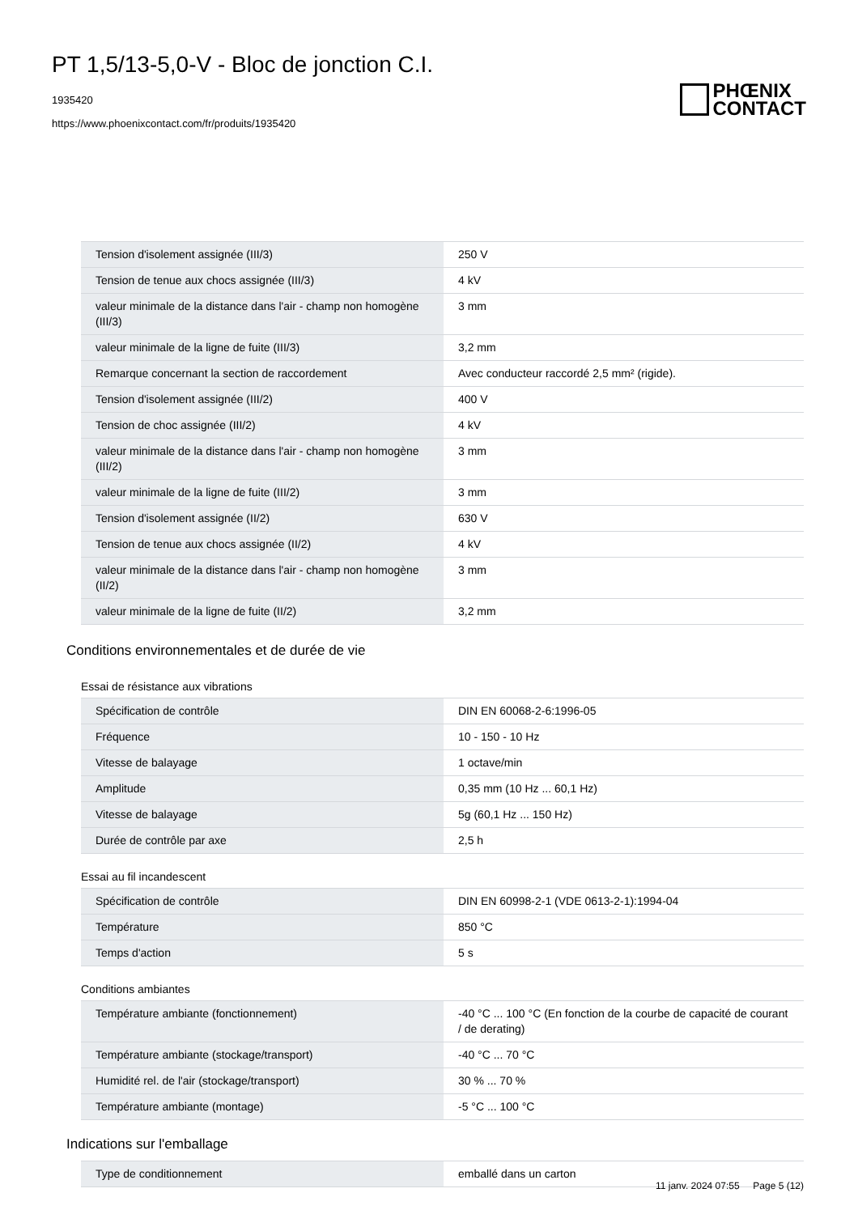PT 1,5/13-5,0-V - Bloc de jonction C.I.
1935420
https://www.phoenixcontact.com/fr/produits/1935420
PHŒNIX
CONTACT
| Tension d'isolement assignée (III/3) | 250 V |
| Tension de tenue aux chocs assignée (III/3) | 4 kV |
| valeur minimale de la distance dans l'air - champ non homogène (III/3) | 3 mm |
| valeur minimale de la ligne de fuite (III/3) | 3,2 mm |
| Remarque concernant la section de raccordement | Avec conducteur raccordé 2,5 mm² (rigide). |
| Tension d'isolement assignée (III/2) | 400 V |
| Tension de choc assignée (III/2) | 4 kV |
| valeur minimale de la distance dans l'air - champ non homogène (III/2) | 3 mm |
| valeur minimale de la ligne de fuite (III/2) | 3 mm |
| Tension d'isolement assignée (II/2) | 630 V |
| Tension de tenue aux chocs assignée (II/2) | 4 kV |
| valeur minimale de la distance dans l'air - champ non homogène (II/2) | 3 mm |
| valeur minimale de la ligne de fuite (II/2) | 3,2 mm |
Conditions environnementales et de durée de vie
Essai de résistance aux vibrations
| Spécification de contrôle | DIN EN 60068-2-6:1996-05 |
| Fréquence | 10 - 150 - 10 Hz |
| Vitesse de balayage | 1 octave/min |
| Amplitude | 0,35 mm (10 Hz ... 60,1 Hz) |
| Vitesse de balayage | 5g (60,1 Hz ... 150 Hz) |
| Durée de contrôle par axe | 2,5 h |
Essai au fil incandescent
| Spécification de contrôle | DIN EN 60998-2-1 (VDE 0613-2-1):1994-04 |
| Température | 850 °C |
| Temps d'action | 5 s |
Conditions ambiantes
| Température ambiante (fonctionnement) | -40 °C ... 100 °C (En fonction de la courbe de capacité de courant / de derating) |
| Température ambiante (stockage/transport) | -40 °C ... 70 °C |
| Humidité rel. de l'air (stockage/transport) | 30 % ... 70 % |
| Température ambiante (montage) | -5 °C ... 100 °C |
Indications sur l'emballage
| Type de conditionnement | emballé dans un carton |
11 janv. 2024 07:55 Page 5 (12)